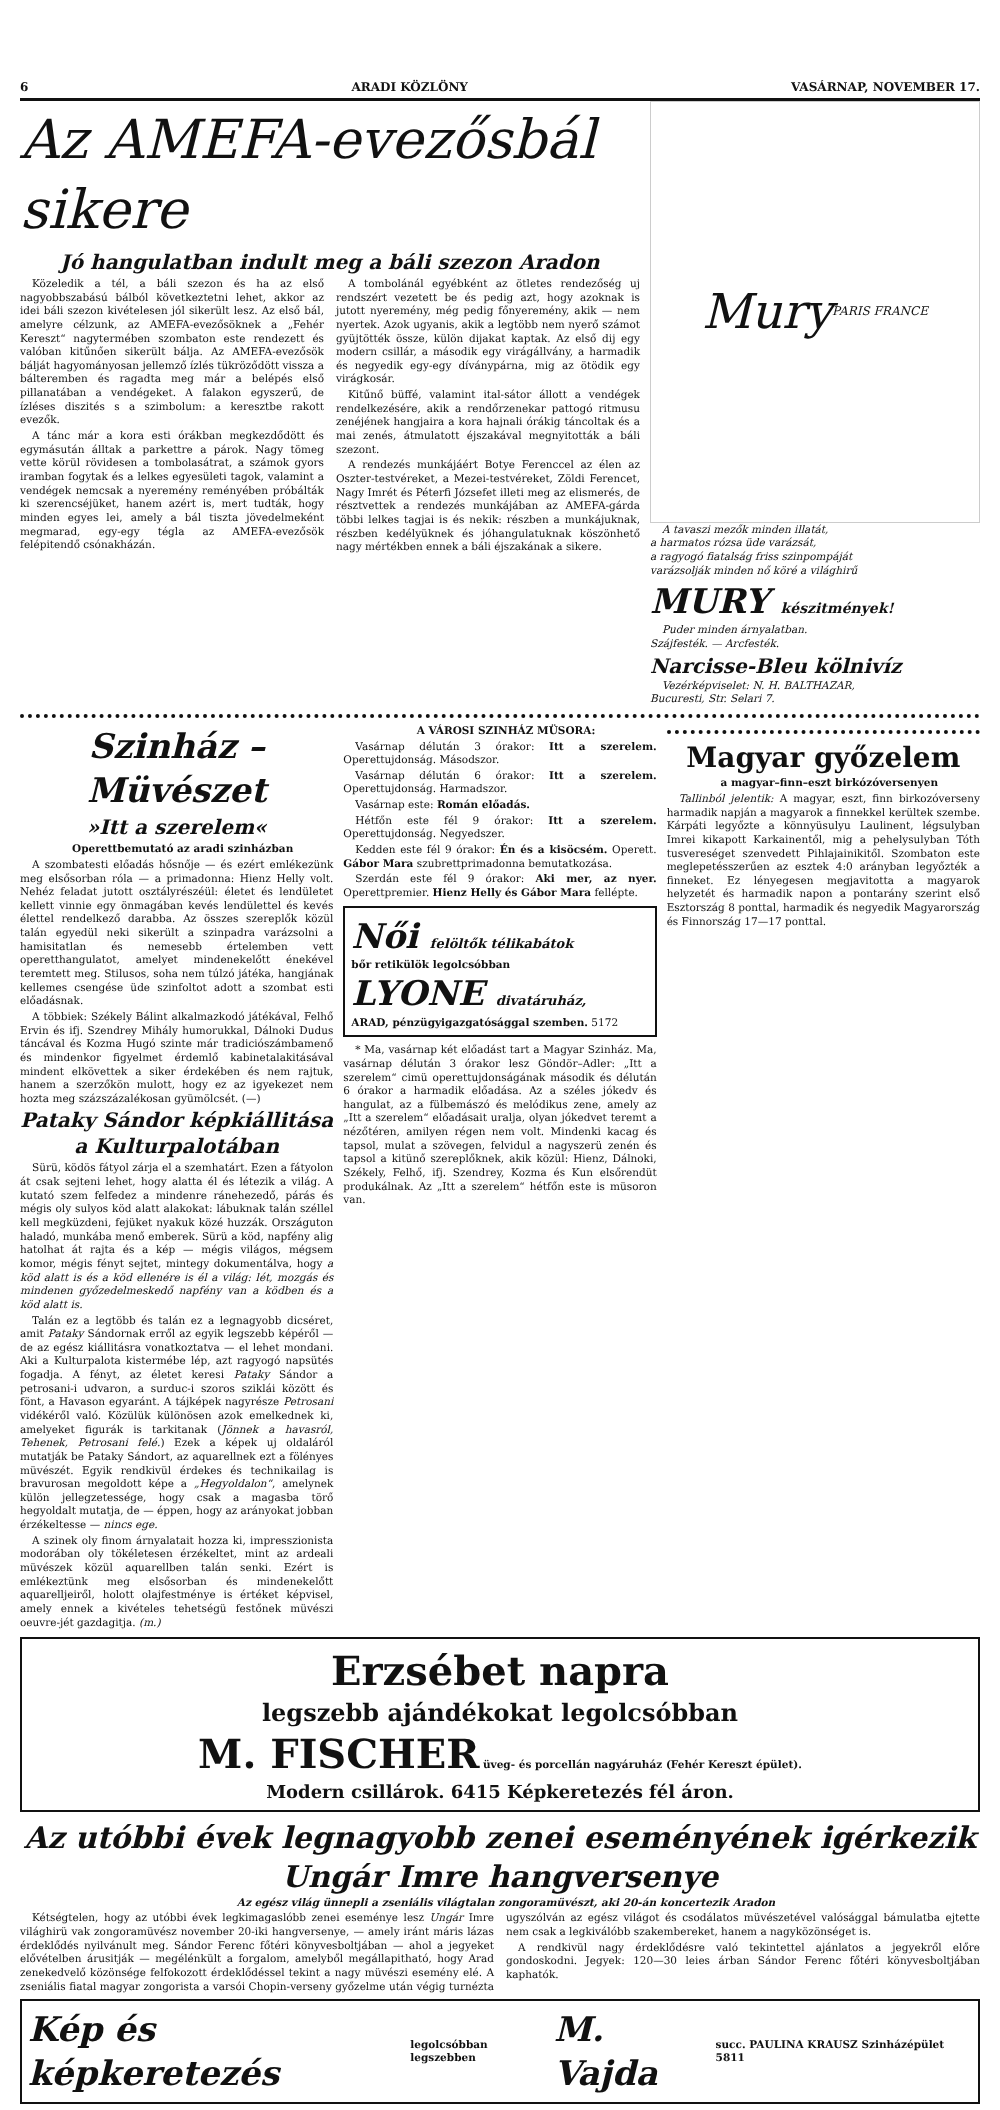6 ARADI KÖZLÖNY VASÁRNAP, NOVEMBER 17.
Az AMEFA-evezősbál sikere
Jó hangulatban indult meg a báli szezon Aradon
Közeledik a tél, a báli szezon és ha az első nagyobbszabású bálból következtetni lehet, akkor az idei báli szezon kivételesen jól sikerült lesz. Az első bál, amelyre célzunk, az AMEFA-evezősöknek a „Fehér Kereszt“ nagytermében szombaton este rendezett és valóban kitűnően sikerült bálja. Az AMEFA-evezősök bálját hagyományosan jellemző ízlés tükröződött vissza a bálteremben és ragadta meg már a belépés első pillanatában a vendégeket. A falakon egyszerű, de ízléses diszités s a szimbolum: a keresztbe rakott evezők.
A tánc már a kora esti órákban megkezdődött és egymásután álltak a parkettre a párok. Nagy tömeg vette körül rövidesen a tombolasátrat, a számok gyors iramban fogytak és a lelkes egyesületi tagok, valamint a vendégek nemcsak a nyeremény reményében próbálták ki szerencséjüket, hanem azért is, mert tudták, hogy minden egyes lei, amely a bál tiszta jövedelmeként megmarad, egy-egy tégla az AMEFA-evezősök felépitendő csónakházán.
A tombolánál egyébként az ötletes rendezőség uj rendszért vezetett be és pedig azt, hogy azoknak is jutott nyeremény, még pedig főnyeremény, akik — nem nyertek. Azok ugyanis, akik a legtöbb nem nyerő számot gyüjtötték össze, külön dijakat kaptak. Az első dij egy modern csillár, a második egy virágállvány, a harmadik és negyedik egy-egy díványpárna, mig az ötödik egy virágkosár.
Kitűnő büffé, valamint ital-sátor állott a vendégek rendelkezésére, akik a rendőrzenekar pattogó ritmusu zenéjének hangjaira a kora hajnali órákig táncoltak és a mai zenés, átmulatott éjszakával megnyitották a báli szezont.
A rendezés munkájáért Botye Ferenccel az élen az Oszter-testvéreket, a Mezei-testvéreket, Zöldi Ferencet, Nagy Imrét és Péterfi Józsefet illeti meg az elismerés, de résztvettek a rendezés munkájában az AMEFA-gárda többi lelkes tagjai is és nekik: részben a munkájuknak, részben kedélyüknek és jóhangulatuknak köszönhető nagy mértékben ennek a báli éjszakának a sikere.
Mury
PARIS FRANCE
A tavaszi mezők minden illatát,
a harmatos rózsa üde varázsát,
a ragyogó fiatalság friss szinpompáját
varázsolják minden nő köré a világhirű
MURY készitmények!
Puder minden árnyalatban.
Szájfesték. — Arcfesték.
Narcisse-Bleu kölnivíz
Vezérképviselet: N. H. BALTHAZAR,
Bucuresti, Str. Selari 7.
Szinház – Müvészet
»Itt a szerelem«
Operettbemutató az aradi szinházban
A szombatesti előadás hősnője — és ezért emlékezünk meg elsősorban róla — a primadonna: Hienz Helly volt. Nehéz feladat jutott osztályrészéül: életet és lendületet kellett vinnie egy önmagában kevés lendülettel és kevés élettel rendelkező darabba. Az összes szereplők közül talán egyedül neki sikerült a szinpadra varázsolni a hamisitatlan és nemesebb értelemben vett operetthangulatot, amelyet mindenekelőtt énekével teremtett meg. Stilusos, soha nem túlzó játéka, hangjának kellemes csengése üde szinfoltot adott a szombat esti előadásnak.
A többiek: Székely Bálint alkalmazkodó játékával, Felhő Ervin és ifj. Szendrey Mihály humorukkal, Dálnoki Dudus táncával és Kozma Hugó szinte már tradiciószámbamenő és mindenkor figyelmet érdemlő kabinetalakitásával mindent elkövettek a siker érdekében és nem rajtuk, hanem a szerzőkön mulott, hogy ez az igyekezet nem hozta meg százszázalékosan gyümölcsét. (—)
Pataky Sándor képkiállitása a Kulturpalotában
Sürü, ködös fátyol zárja el a szemhatárt. Ezen a fátyolon át csak sejteni lehet, hogy alatta él és létezik a világ. A kutató szem felfedez a mindenre ránehezedő, párás és mégis oly sulyos köd alatt alakokat: lábuknak talán széllel kell megküzdeni, fejüket nyakuk közé huzzák. Országuton haladó, munkába menő emberek. Sürü a köd, napfény alig hatolhat át rajta és a kép — mégis világos, mégsem komor, mégis fényt sejtet, mintegy dokumentálva, hogy a köd alatt is és a köd ellenére is él a világ: lét, mozgás és mindenen győzedelmeskedő napfény van a ködben és a köd alatt is.
Talán ez a legtöbb és talán ez a legnagyobb dicséret, amit Pataky Sándornak erről az egyik legszebb képéről — de az egész kiállitásra vonatkoztatva — el lehet mondani. Aki a Kulturpalota kistermébe lép, azt ragyogó napsütés fogadja. A fényt, az életet keresi Pataky Sándor a petrosani-i udvaron, a surduc-i szoros sziklái között és fönt, a Havason egyaránt. A tájképek nagyrésze Petrosani vidékéről való. Közülük különösen azok emelkednek ki, amelyeket figurák is tarkitanak (Jönnek a havasról, Tehenek, Petrosani felé.) Ezek a képek uj oldaláról mutatják be Pataky Sándort, az aquarellnek ezt a fölényes müvészét. Egyik rendkivül érdekes és technikailag is bravurosan megoldott képe a „Hegyoldalon“, amelynek külön jellegzetessége, hogy csak a magasba törő hegyoldalt mutatja, de — éppen, hogy az arányokat jobban érzékeltesse — nincs ege.
A szinek oly finom árnyalatait hozza ki, impresszionista modorában oly tökéletesen érzékeltet, mint az ardeali müvészek közül aquarellben talán senki. Ezért is emlékeztünk meg elsősorban és mindenekelőtt aquarelljeiről, holott olajfestménye is értéket képvisel, amely ennek a kivételes tehetségü festőnek müvészi oeuvre-jét gazdagitja. (m.)
A VÁROSI SZINHÁZ MÜSORA:
Vasárnap délután 3 órakor: Itt a szerelem. Operettujdonság. Másodszor.
Vasárnap délután 6 órakor: Itt a szerelem. Operettujdonság. Harmadszor.
Vasárnap este: Román előadás.
Hétfőn este fél 9 órakor: Itt a szerelem. Operettujdonság. Negyedszer.
Kedden este fél 9 órakor: Én és a kisöcsém. Operett. Gábor Mara szubrettprimadonna bemutatkozása.
Szerdán este fél 9 órakor: Aki mer, az nyer. Operettpremier. Hienz Helly és Gábor Mara fellépte.
Női felöltők télikabátok
bőr retikülök legolcsóbban
LYONE divatáruház,
ARAD, pénzügyigazgatósággal szemben. 5172
* Ma, vasárnap két előadást tart a Magyar Szinház. Ma, vasárnap délután 3 órakor lesz Göndör–Adler: „Itt a szerelem“ cimü operettujdonságának második és délután 6 órakor a harmadik előadása. Az a széles jókedv és hangulat, az a fülbemászó és melódikus zene, amely az „Itt a szerelem“ előadásait uralja, olyan jókedvet teremt a nézőtéren, amilyen régen nem volt. Mindenki kacag és tapsol, mulat a szövegen, felvidul a nagyszerü zenén és tapsol a kitünő szereplőknek, akik közül: Hienz, Dálnoki, Székely, Felhő, ifj. Szendrey, Kozma és Kun elsőrendüt produkálnak. Az „Itt a szerelem“ hétfőn este is müsoron van.
Magyar győzelem
a magyar–finn–eszt birkózóversenyen
Tallinból jelentik: A magyar, eszt, finn birkozóverseny harmadik napján a magyarok a finnekkel kerültek szembe. Kárpáti legyőzte a könnyüsulyu Laulinent, légsulyban Imrei kikapott Karkainentől, mig a pehelysulyban Tóth tusvereséget szenvedett Pihlajainikitől. Szombaton este meglepetésszerűen az esztek 4:0 arányban legyőzték a finneket. Ez lényegesen megjavitotta a magyarok helyzetét és harmadik napon a pontarány szerint első Esztország 8 ponttal, harmadik és negyedik Magyarország és Finnország 17—17 ponttal.
Erzsébet napra
legszebb ajándékokat legolcsóbban
M. FISCHER üveg- és porcellán nagyáruház (Fehér Kereszt épület).
Modern csillárok. 6415 Képkeretezés fél áron.
Az utóbbi évek legnagyobb zenei eseményének igérkezik Ungár Imre hangversenye
Az egész világ ünnepli a zseniális világtalan zongoramüvészt, aki 20-án koncertezik Aradon
Kétségtelen, hogy az utóbbi évek legkimagaslóbb zenei eseménye lesz Ungár Imre világhirü vak zongoramüvész november 20-iki hangversenye, — amely iránt máris lázas érdeklődés nyilvánult meg. Sándor Ferenc főtéri könyvesboltjában — ahol a jegyeket elővételben árusitják — megélénkült a forgalom, amelyből megállapitható, hogy Arad zenekedvelő közönsége felfokozott érdeklődéssel tekint a nagy müvészi esemény elé. A zseniális fiatal magyar zongorista a varsói Chopin-verseny győzelme után végig turnézta ugyszólván az egész világot és csodálatos müvészetével valósággal bámulatba ejtette nem csak a legkiválóbb szakembereket, hanem a nagyközönséget is.
A rendkivül nagy érdeklődésre való tekintettel ajánlatos a jegyekről előre gondoskodni. Jegyek: 120—30 leies árban Sándor Ferenc főtéri könyvesboltjában kaphatók.
Kép és képkeretezés legolcsóbban legszebben M. Vajda succ. PAULINA KRAUSZ Szinházépület 5811